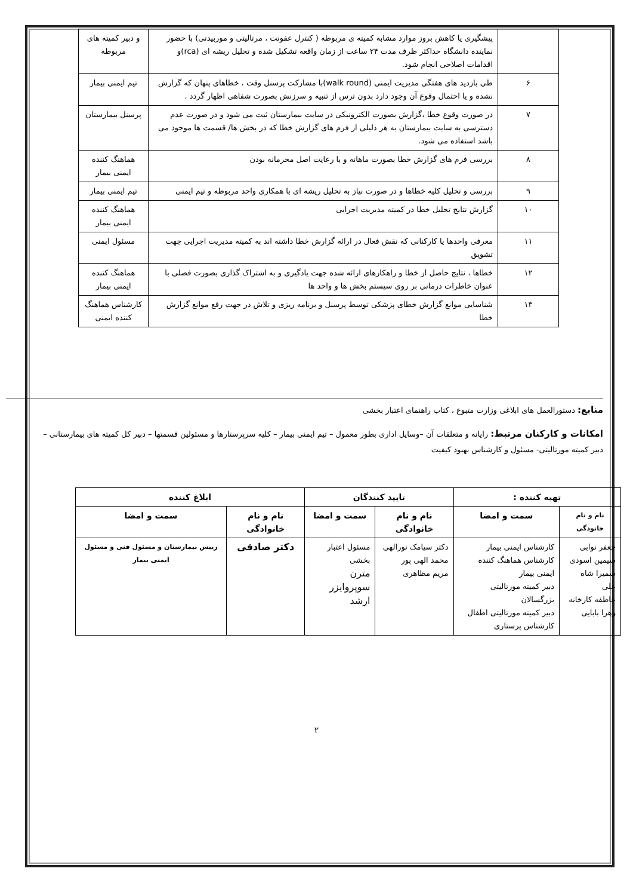| | پیشگیری یا کاهش بروز موارد مشابه کمیته ی مربوطه ( کنترل عفونت ، مرتالیتی و موربیدتی) با حضور نماینده دانشگاه حداکثر ظرف مدت ۲۴ ساعت از زمان واقعه تشکیل شده و تحلیل ریشه ای (rca)و اقدامات اصلاحی انجام شود. | و دبیر کمیته های مربوطه |
| ۶ | طی بازدید های هفتگی مدیریت ایمنی (walk round)با مشارکت پرسنل وقت ، خطاهای پنهان که گزارش نشده و یا احتمال وقوع آن وجود دارد بدون ترس از تنبیه و سرزنش بصورت شفاهی اظهار گردد . | تیم ایمنی بیمار |
| ۷ | در صورت وقوع خطا ،گزارش بصورت الکترونیکی در سایت بیمارستان ثبت می شود و در صورت عدم دسترسی به سایت بیمارستان به هر دلیلی از فرم های گزارش خطا که در بخش ها/ قسمت ها موجود می باشد استفاده می شود. | پرسنل بیمارستان |
| ۸ | بررسی فرم های گزارش خطا بصورت ماهانه و با رعایت اصل محرمانه بودن | هماهنگ کننده ایمنی بیمار |
| ۹ | بررسی و تحلیل کلیه خطاها و در صورت نیاز به تحلیل ریشه ای با همکاری واحد مربوطه و تیم ایمنی | تیم ایمنی بیمار |
| ۱۰ | گزارش نتایج تحلیل خطا در کمیته مدیریت اجرایی | هماهنگ کننده ایمنی بیمار |
| ۱۱ | معرفی واحدها یا کارکنانی که نقش فعال در ارائه گزارش خطا داشته اند به کمیته مدیریت اجرایی جهت تشویق | مسئول ایمنی |
| ۱۲ | خطاها ، نتایج حاصل از خطا و راهکارهای ارائه شده جهت یادگیری و به اشتراک گذاری بصورت فصلی با عنوان خاطرات درمانی بر روی سیستم بخش ها و واحد ها | هماهنگ کننده ایمنی بیمار |
| ۱۳ | شناسایی موانع گزارش خطای پزشکی توسط پرسنل و برنامه ریزی و تلاش در جهت رفع موانع گزارش خطا | کارشناس هماهنگ کننده ایمنی |
منابع: دستورالعمل های ابلاغی وزارت متبوع ، کتاب راهنمای اعتبار بخشی
امکانات و کارکنان مرتبط: رایانه و متعلقات آن –وسایل اداری بطور معمول – تیم ایمنی بیمار – کلیه سرپرستارها و مسئولین قسمتها – دبیر کل کمیته های بیمارستانی – دبیر کمیته مورتالیتی- مسئول و کارشناس بهبود کیفیت
| تهیه کننده : | | تایید کنندگان | | ابلاغ کننده | |
| --- | --- | --- | --- | --- | --- |
| نام و نام خانودگی | سمت و امضا | نام و نام خانوادگی | سمت و امضا | نام و نام خانوادگی | سمت و امضا |
| جعفر نوابی سیمین اسودی سمیرا شاه علی عاطفه کارخانه زهرا بابایی | کارشناس ایمنی بیمار کارشناس هماهنگ کننده ایمنی بیمار دبیر کمیته مورتالیتی بزرگسالان دبیر کمیته مورتالیتی اطفال کارشناس پرستاری | دکتر سیامک نورالهی محمد الهی پور مریم مظاهری | مسئول اعتبار بخشی مترن سوپروایزر ارشد | دکتر صادقی | رییس بیمارستان و مسئول فنی و مسئول ایمنی بیمار |
۲